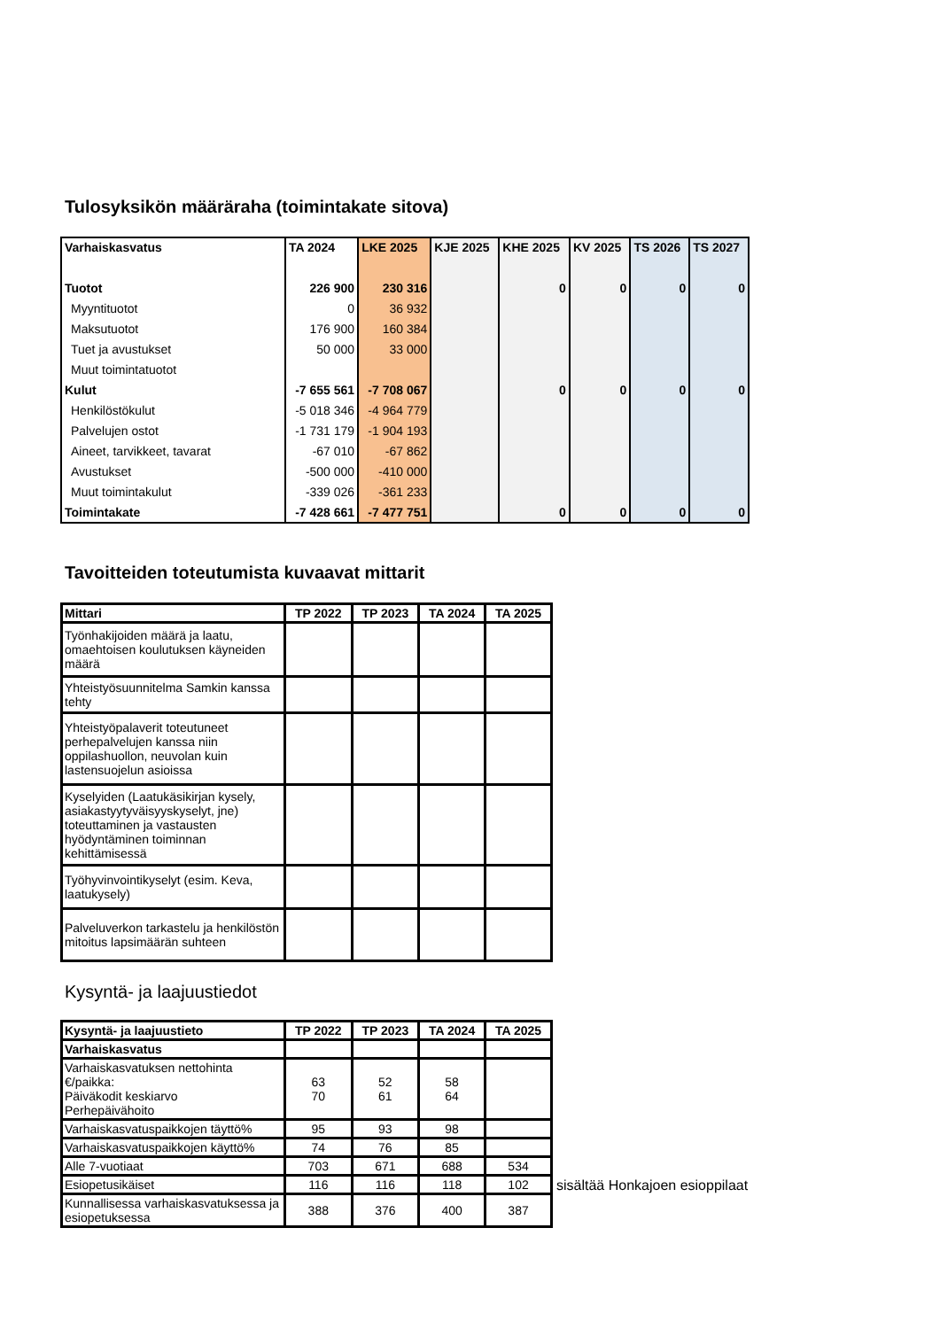Tulosyksikön määräraha (toimintakate sitova)
| Varhaiskasvatus | TA 2024 | LKE 2025 | KJE 2025 | KHE 2025 | KV 2025 | TS 2026 | TS 2027 |
| --- | --- | --- | --- | --- | --- | --- | --- |
| Tuotot | 226 900 | 230 316 | | 0 | 0 | 0 | 0 |
| Myyntituotot | 0 | 36 932 | | | | | |
| Maksutuotot | 176 900 | 160 384 | | | | | |
| Tuet ja avustukset | 50 000 | 33 000 | | | | | |
| Muut toimintatuotot | | | | | | | |
| Kulut | -7 655 561 | -7 708 067 | | 0 | 0 | 0 | 0 |
| Henkilöstökulut | -5 018 346 | -4 964 779 | | | | | |
| Palvelujen ostot | -1 731 179 | -1 904 193 | | | | | |
| Aineet, tarvikkeet, tavarat | -67 010 | -67 862 | | | | | |
| Avustukset | -500 000 | -410 000 | | | | | |
| Muut toimintakulut | -339 026 | -361 233 | | | | | |
| Toimintakate | -7 428 661 | -7 477 751 | | 0 | 0 | 0 | 0 |
Tavoitteiden toteutumista kuvaavat mittarit
| Mittari | TP 2022 | TP 2023 | TA 2024 | TA 2025 |
| --- | --- | --- | --- | --- |
| Työnhakijoiden määrä ja laatu, omaehtoisen koulutuksen käyneiden määrä | | | | |
| Yhteistyösuunnitelma Samkin kanssa tehty | | | | |
| Yhteistyöpalaverit toteutuneet perhepalvelujen kanssa niin oppilashuollon, neuvolan kuin lastensuojelun asioissa | | | | |
| Kyselyiden (Laatukäsikirjan kysely, asiakastyytyväisyyskyselyt, jne) toteuttaminen ja vastausten hyödyntäminen toiminnan kehittämisessä | | | | |
| Työhyvinvointikyselyt (esim. Keva, laatukysely) | | | | |
| Palveluverkon tarkastelu ja henkilöstön mitoitus lapsimäärän suhteen | | | | |
Kysyntä- ja laajuustiedot
| Kysyntä- ja laajuustieto | TP 2022 | TP 2023 | TA 2024 | TA 2025 |
| --- | --- | --- | --- | --- |
| Varhaiskasvatus | | | | |
| Varhaiskasvatuksen nettohinta €/paikka: Päiväkodit keskiarvo Perhepäivähoito | 63 70 | 52 61 | 58 64 | |
| Varhaiskasvatuspaikkojen täyttö% | 95 | 93 | 98 | |
| Varhaiskasvatuspaikkojen käyttö% | 74 | 76 | 85 | |
| Alle 7-vuotiaat | 703 | 671 | 688 | 534 |
| Esiopetusikäiset | 116 | 116 | 118 | 102 |
| Kunnallisessa varhaiskasvatuksessa ja esiopetuksessa | 388 | 376 | 400 | 387 |
sisältää Honkajoen esioppilaat